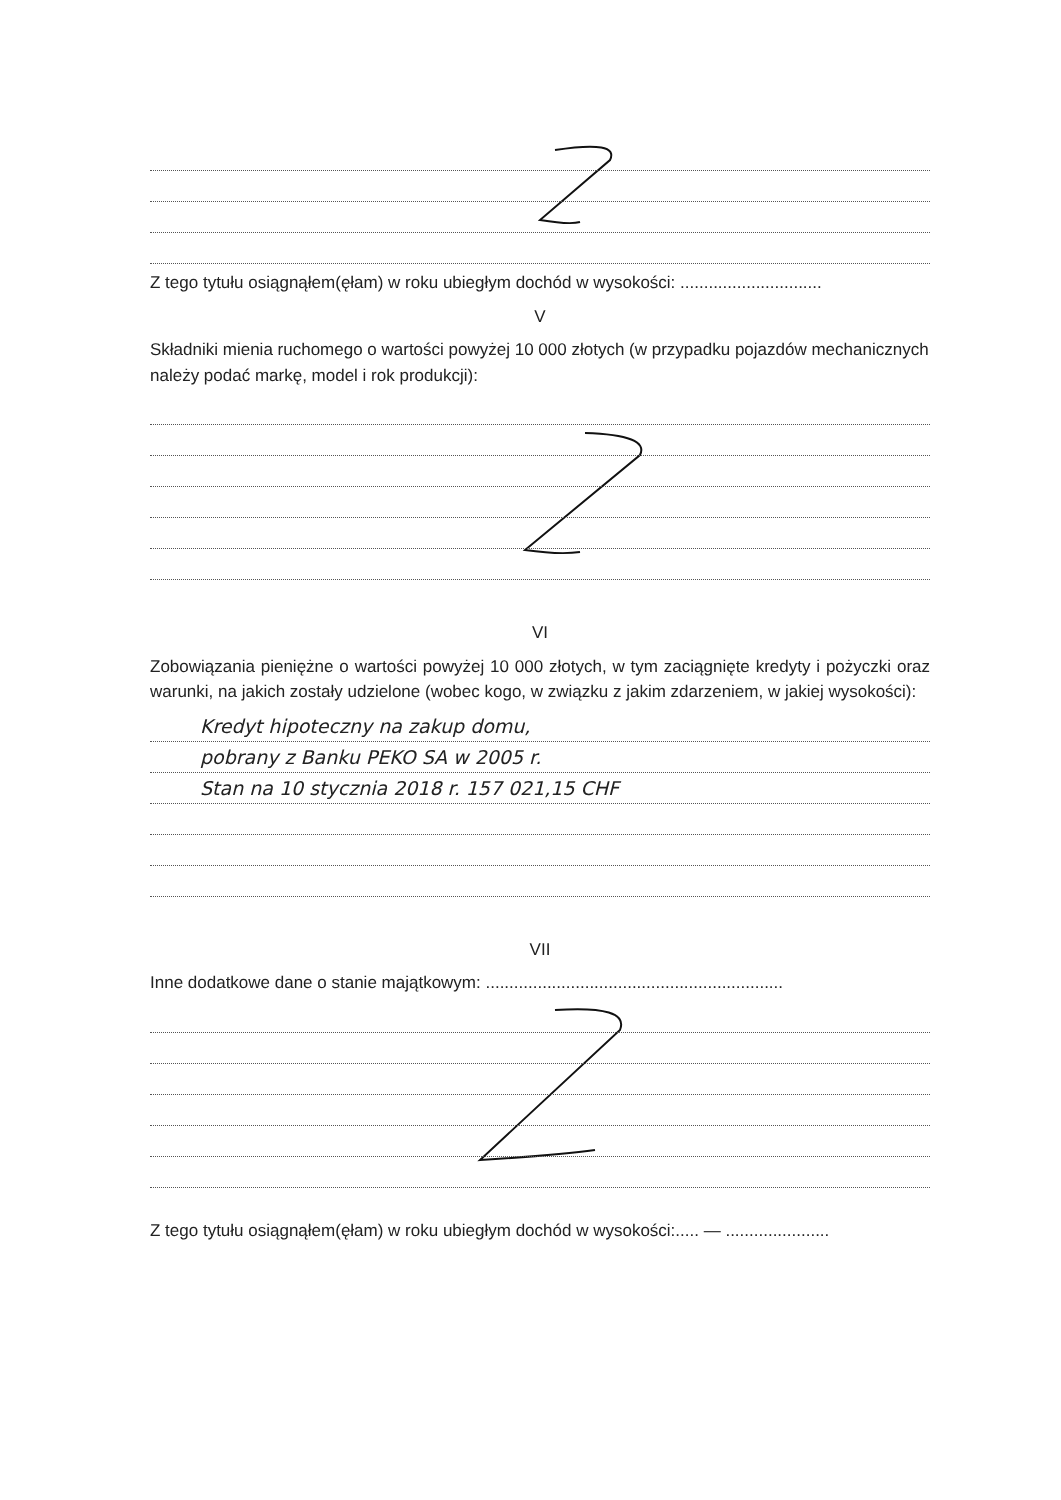Z tego tytułu osiągnąłem(ęłam) w roku ubiegłym dochód w wysokości: ..............................
V
Składniki mienia ruchomego o wartości powyżej 10 000 złotych (w przypadku pojazdów mechanicznych należy podać markę, model i rok produkcji):
VI
Zobowiązania pieniężne o wartości powyżej 10 000 złotych, w tym zaciągnięte kredyty i pożyczki oraz warunki, na jakich zostały udzielone (wobec kogo, w związku z jakim zdarzeniem, w jakiej wysokości):
Kredyt hipoteczny na zakup domu,
pobrany z Banku PEKO SA w 2005 r.
Stan na 10 stycznia 2018 r. 157 021,15 CHF
VII
Inne dodatkowe dane o stanie majątkowym: ...............................................................
Z tego tytułu osiągnąłem(ęłam) w roku ubiegłym dochód w wysokości:..... — ......................